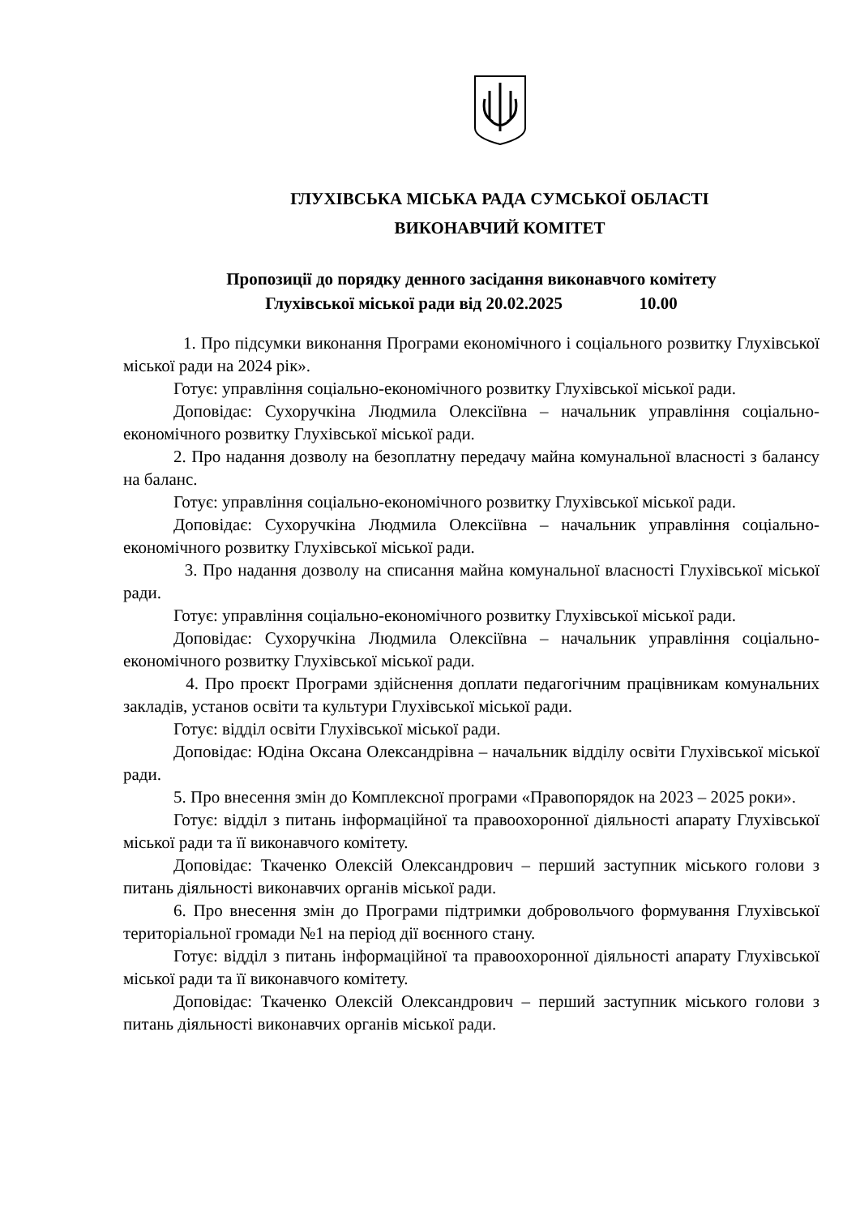ГЛУХІВСЬКА МІСЬКА РАДА СУМСЬКОЇ ОБЛАСТІ
ВИКОНАВЧИЙ КОМІТЕТ
Пропозиції до порядку денного засідання виконавчого комітету
Глухівської міської ради від 20.02.2025 10.00
1. Про підсумки виконання Програми економічного і соціального розвитку Глухівської міської ради на 2024 рік».
Готує: управління соціально-економічного розвитку Глухівської міської ради.
Доповідає: Сухоручкіна Людмила Олексіївна – начальник управління соціально-економічного розвитку Глухівської міської ради.
2. Про надання дозволу на безоплатну передачу майна комунальної власності з балансу на баланс.
Готує: управління соціально-економічного розвитку Глухівської міської ради.
Доповідає: Сухоручкіна Людмила Олексіївна – начальник управління соціально-економічного розвитку Глухівської міської ради.
3. Про надання дозволу на списання майна комунальної власності Глухівської міської ради.
Готує: управління соціально-економічного розвитку Глухівської міської ради.
Доповідає: Сухоручкіна Людмила Олексіївна – начальник управління соціально-економічного розвитку Глухівської міської ради.
4. Про проєкт Програми здійснення доплати педагогічним працівникам комунальних закладів, установ освіти та культури Глухівської міської ради.
Готує: відділ освіти Глухівської міської ради.
Доповідає: Юдіна Оксана Олександрівна – начальник відділу освіти Глухівської міської ради.
5. Про внесення змін до Комплексної програми «Правопорядок на 2023 – 2025 роки».
Готує: відділ з питань інформаційної та правоохоронної діяльності апарату Глухівської міської ради та її виконавчого комітету.
Доповідає: Ткаченко Олексій Олександрович – перший заступник міського голови з питань діяльності виконавчих органів міської ради.
6. Про внесення змін до Програми підтримки добровольчого формування Глухівської територіальної громади №1 на період дії воєнного стану.
Готує: відділ з питань інформаційної та правоохоронної діяльності апарату Глухівської міської ради та її виконавчого комітету.
Доповідає: Ткаченко Олексій Олександрович – перший заступник міського голови з питань діяльності виконавчих органів міської ради.